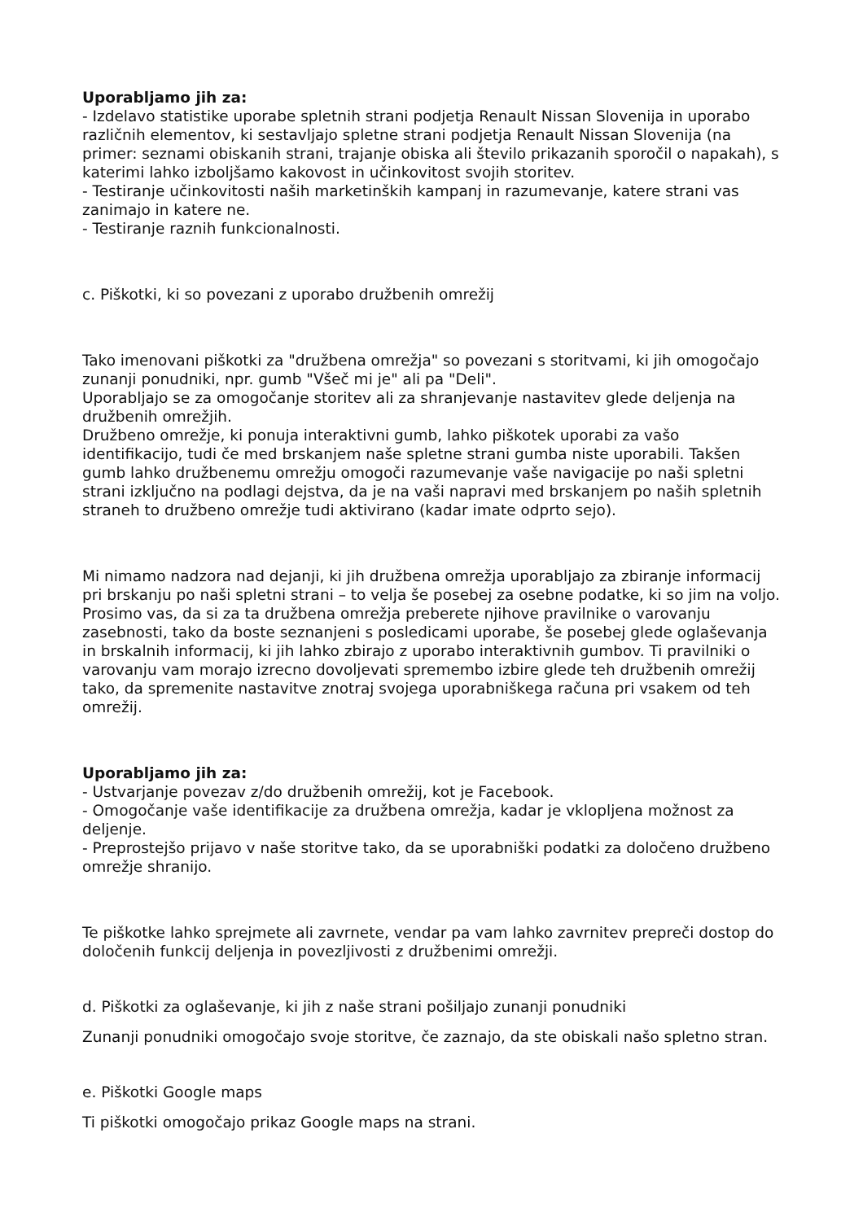Uporabljamo jih za:
- Izdelavo statistike uporabe spletnih strani podjetja Renault Nissan Slovenija in uporabo različnih elementov, ki sestavljajo spletne strani podjetja Renault Nissan Slovenija (na primer: seznami obiskanih strani, trajanje obiska ali število prikazanih sporočil o napakah), s katerimi lahko izboljšamo kakovost in učinkovitost svojih storitev.
- Testiranje učinkovitosti naših marketinških kampanj in razumevanje, katere strani vas zanimajo in katere ne.
- Testiranje raznih funkcionalnosti.
c. Piškotki, ki so povezani z uporabo družbenih omrežij
Tako imenovani piškotki za "družbena omrežja" so povezani s storitvami, ki jih omogočajo zunanji ponudniki, npr. gumb "Všeč mi je" ali pa "Deli".
Uporabljajo se za omogočanje storitev ali za shranjevanje nastavitev glede deljenja na družbenih omrežjih.
Družbeno omrežje, ki ponuja interaktivni gumb, lahko piškotek uporabi za vašo identifikacijo, tudi če med brskanjem naše spletne strani gumba niste uporabili. Takšen gumb lahko družbenemu omrežju omogoči razumevanje vaše navigacije po naši spletni strani izključno na podlagi dejstva, da je na vaši napravi med brskanjem po naših spletnih straneh to družbeno omrežje tudi aktivirano (kadar imate odprto sejo).
Mi nimamo nadzora nad dejanji, ki jih družbena omrežja uporabljajo za zbiranje informacij pri brskanju po naši spletni strani – to velja še posebej za osebne podatke, ki so jim na voljo. Prosimo vas, da si za ta družbena omrežja preberete njihove pravilnike o varovanju zasebnosti, tako da boste seznanjeni s posledicami uporabe, še posebej glede oglaševanja in brskalnih informacij, ki jih lahko zbirajo z uporabo interaktivnih gumbov. Ti pravilniki o varovanju vam morajo izrecno dovoljevati spremembo izbire glede teh družbenih omrežij tako, da spremenite nastavitve znotraj svojega uporabniškega računa pri vsakem od teh omrežij.
Uporabljamo jih za:
- Ustvarjanje povezav z/do družbenih omrežij, kot je Facebook.
- Omogočanje vaše identifikacije za družbena omrežja, kadar je vklopljena možnost za deljenje.
- Preprostejšo prijavo v naše storitve tako, da se uporabniški podatki za določeno družbeno omrežje shranijo.
Te piškotke lahko sprejmete ali zavrnete, vendar pa vam lahko zavrnitev prepreči dostop do določenih funkcij deljenja in povezljivosti z družbenimi omrežji.
d. Piškotki za oglaševanje, ki jih z naše strani pošiljajo zunanji ponudniki
Zunanji ponudniki omogočajo svoje storitve, če zaznajo, da ste obiskali našo spletno stran.
e. Piškotki Google maps
Ti piškotki omogočajo prikaz Google maps na strani.